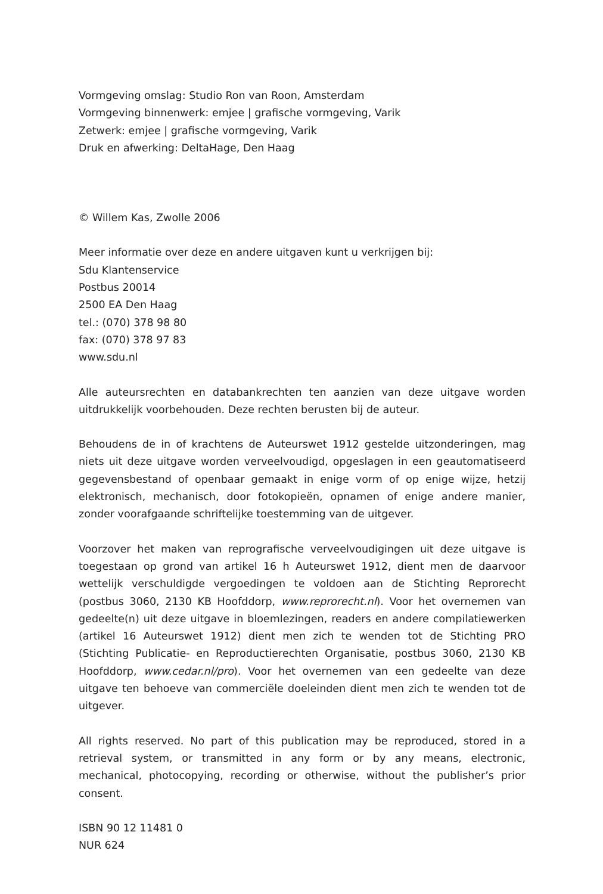Vormgeving omslag: Studio Ron van Roon, Amsterdam
Vormgeving binnenwerk: emjee | grafische vormgeving, Varik
Zetwerk: emjee | grafische vormgeving, Varik
Druk en afwerking: DeltaHage, Den Haag
© Willem Kas, Zwolle 2006
Meer informatie over deze en andere uitgaven kunt u verkrijgen bij:
Sdu Klantenservice
Postbus 20014
2500 EA Den Haag
tel.: (070) 378 98 80
fax: (070) 378 97 83
www.sdu.nl
Alle auteursrechten en databankrechten ten aanzien van deze uitgave worden uitdrukkelijk voorbehouden. Deze rechten berusten bij de auteur.
Behoudens de in of krachtens de Auteurswet 1912 gestelde uitzonderingen, mag niets uit deze uitgave worden verveelvoudigd, opgeslagen in een geautomatiseerd gegevensbestand of openbaar gemaakt in enige vorm of op enige wijze, hetzij elektronisch, mechanisch, door fotokopieën, opnamen of enige andere manier, zonder voorafgaande schriftelijke toestemming van de uitgever.
Voorzover het maken van reprografische verveelvoudigingen uit deze uitgave is toegestaan op grond van artikel 16 h Auteurswet 1912, dient men de daarvoor wettelijk verschuldigde vergoedingen te voldoen aan de Stichting Reprorecht (postbus 3060, 2130 KB Hoofddorp, www.reprorecht.nl). Voor het overnemen van gedeelte(n) uit deze uitgave in bloemlezingen, readers en andere compilatiewerken (artikel 16 Auteurswet 1912) dient men zich te wenden tot de Stichting PRO (Stichting Publicatie- en Reproductierechten Organisatie, postbus 3060, 2130 KB Hoofddorp, www.cedar.nl/pro). Voor het overnemen van een gedeelte van deze uitgave ten behoeve van commerciële doeleinden dient men zich te wenden tot de uitgever.
All rights reserved. No part of this publication may be reproduced, stored in a retrieval system, or transmitted in any form or by any means, electronic, mechanical, photocopying, recording or otherwise, without the publisher’s prior consent.
ISBN 90 12 11481 0
NUR 624